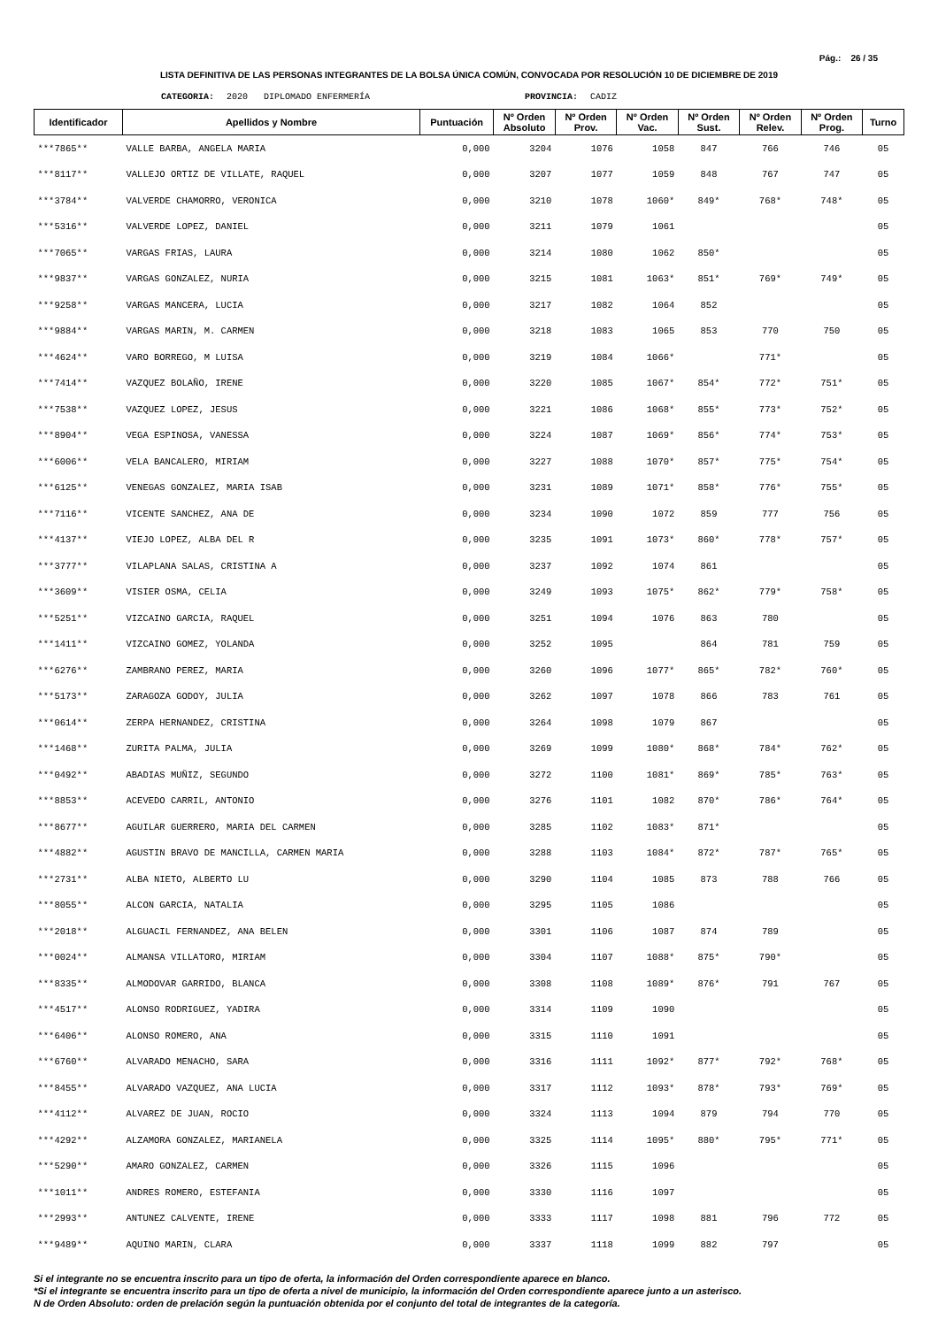Pág.: 26 / 35
LISTA DEFINITIVA DE LAS PERSONAS INTEGRANTES DE LA BOLSA ÚNICA COMÚN, CONVOCADA POR RESOLUCIÓN 10 DE DICIEMBRE DE 2019
CATEGORIA: 2020 DIPLOMADO ENFERMERÍA PROVINCIA: CADIZ
| Identificador | Apellidos y Nombre | Puntuación | Nº Orden Absoluto | Nº Orden Prov. | Nº Orden Vac. | Nº Orden Sust. | Nº Orden Relev. | Nº Orden Prog. | Turno |
| --- | --- | --- | --- | --- | --- | --- | --- | --- | --- |
| ***7865** | VALLE BARBA, ANGELA MARIA | 0,000 | 3204 | 1076 | 1058 | 847 | 766 | 746 | 05 |
| ***8117** | VALLEJO ORTIZ DE VILLATE, RAQUEL | 0,000 | 3207 | 1077 | 1059 | 848 | 767 | 747 | 05 |
| ***3784** | VALVERDE CHAMORRO, VERONICA | 0,000 | 3210 | 1078 | 1060* | 849* | 768* | 748* | 05 |
| ***5316** | VALVERDE LOPEZ, DANIEL | 0,000 | 3211 | 1079 | 1061 | | | | 05 |
| ***7065** | VARGAS FRIAS, LAURA | 0,000 | 3214 | 1080 | 1062 | 850* | | | 05 |
| ***9837** | VARGAS GONZALEZ, NURIA | 0,000 | 3215 | 1081 | 1063* | 851* | 769* | 749* | 05 |
| ***9258** | VARGAS MANCERA, LUCIA | 0,000 | 3217 | 1082 | 1064 | 852 | | | 05 |
| ***9884** | VARGAS MARIN, M. CARMEN | 0,000 | 3218 | 1083 | 1065 | 853 | 770 | 750 | 05 |
| ***4624** | VARO BORREGO, M LUISA | 0,000 | 3219 | 1084 | 1066* | | 771* | | 05 |
| ***7414** | VAZQUEZ BOLAÑO, IRENE | 0,000 | 3220 | 1085 | 1067* | 854* | 772* | 751* | 05 |
| ***7538** | VAZQUEZ LOPEZ, JESUS | 0,000 | 3221 | 1086 | 1068* | 855* | 773* | 752* | 05 |
| ***8904** | VEGA ESPINOSA, VANESSA | 0,000 | 3224 | 1087 | 1069* | 856* | 774* | 753* | 05 |
| ***6006** | VELA BANCALERO, MIRIAM | 0,000 | 3227 | 1088 | 1070* | 857* | 775* | 754* | 05 |
| ***6125** | VENEGAS GONZALEZ, MARIA ISAB | 0,000 | 3231 | 1089 | 1071* | 858* | 776* | 755* | 05 |
| ***7116** | VICENTE SANCHEZ, ANA DE | 0,000 | 3234 | 1090 | 1072 | 859 | 777 | 756 | 05 |
| ***4137** | VIEJO LOPEZ, ALBA DEL R | 0,000 | 3235 | 1091 | 1073* | 860* | 778* | 757* | 05 |
| ***3777** | VILAPLANA SALAS, CRISTINA A | 0,000 | 3237 | 1092 | 1074 | 861 | | | 05 |
| ***3609** | VISIER OSMA, CELIA | 0,000 | 3249 | 1093 | 1075* | 862* | 779* | 758* | 05 |
| ***5251** | VIZCAINO GARCIA, RAQUEL | 0,000 | 3251 | 1094 | 1076 | 863 | 780 | | 05 |
| ***1411** | VIZCAINO GOMEZ, YOLANDA | 0,000 | 3252 | 1095 | | 864 | 781 | 759 | 05 |
| ***6276** | ZAMBRANO PEREZ, MARIA | 0,000 | 3260 | 1096 | 1077* | 865* | 782* | 760* | 05 |
| ***5173** | ZARAGOZA GODOY, JULIA | 0,000 | 3262 | 1097 | 1078 | 866 | 783 | 761 | 05 |
| ***0614** | ZERPA HERNANDEZ, CRISTINA | 0,000 | 3264 | 1098 | 1079 | 867 | | | 05 |
| ***1468** | ZURITA PALMA, JULIA | 0,000 | 3269 | 1099 | 1080* | 868* | 784* | 762* | 05 |
| ***0492** | ABADIAS MUÑIZ, SEGUNDO | 0,000 | 3272 | 1100 | 1081* | 869* | 785* | 763* | 05 |
| ***8853** | ACEVEDO CARRIL, ANTONIO | 0,000 | 3276 | 1101 | 1082 | 870* | 786* | 764* | 05 |
| ***8677** | AGUILAR GUERRERO, MARIA DEL CARMEN | 0,000 | 3285 | 1102 | 1083* | 871* | | | 05 |
| ***4882** | AGUSTIN BRAVO DE MANCILLA, CARMEN MARIA | 0,000 | 3288 | 1103 | 1084* | 872* | 787* | 765* | 05 |
| ***2731** | ALBA NIETO, ALBERTO LU | 0,000 | 3290 | 1104 | 1085 | 873 | 788 | 766 | 05 |
| ***8055** | ALCON GARCIA, NATALIA | 0,000 | 3295 | 1105 | 1086 | | | | 05 |
| ***2018** | ALGUACIL FERNANDEZ, ANA BELEN | 0,000 | 3301 | 1106 | 1087 | 874 | 789 | | 05 |
| ***0024** | ALMANSA VILLATORO, MIRIAM | 0,000 | 3304 | 1107 | 1088* | 875* | 790* | | 05 |
| ***8335** | ALMODOVAR GARRIDO, BLANCA | 0,000 | 3308 | 1108 | 1089* | 876* | 791 | 767 | 05 |
| ***4517** | ALONSO RODRIGUEZ, YADIRA | 0,000 | 3314 | 1109 | 1090 | | | | 05 |
| ***6406** | ALONSO ROMERO, ANA | 0,000 | 3315 | 1110 | 1091 | | | | 05 |
| ***6760** | ALVARADO MENACHO, SARA | 0,000 | 3316 | 1111 | 1092* | 877* | 792* | 768* | 05 |
| ***8455** | ALVARADO VAZQUEZ, ANA LUCIA | 0,000 | 3317 | 1112 | 1093* | 878* | 793* | 769* | 05 |
| ***4112** | ALVAREZ DE JUAN, ROCIO | 0,000 | 3324 | 1113 | 1094 | 879 | 794 | 770 | 05 |
| ***4292** | ALZAMORA GONZALEZ, MARIANELA | 0,000 | 3325 | 1114 | 1095* | 880* | 795* | 771* | 05 |
| ***5290** | AMARO GONZALEZ, CARMEN | 0,000 | 3326 | 1115 | 1096 | | | | 05 |
| ***1011** | ANDRES ROMERO, ESTEFANIA | 0,000 | 3330 | 1116 | 1097 | | | | 05 |
| ***2993** | ANTUNEZ CALVENTE, IRENE | 0,000 | 3333 | 1117 | 1098 | 881 | 796 | 772 | 05 |
| ***9489** | AQUINO MARIN, CLARA | 0,000 | 3337 | 1118 | 1099 | 882 | 797 | | 05 |
Si el integrante no se encuentra inscrito para un tipo de oferta, la información del Orden correspondiente aparece en blanco.
*Si el integrante se encuentra inscrito para un tipo de oferta a nivel de municipio, la información del Orden correspondiente aparece junto a un asterisco.
N de Orden Absoluto: orden de prelación según la puntuación obtenida por el conjunto del total de integrantes de la categoría.